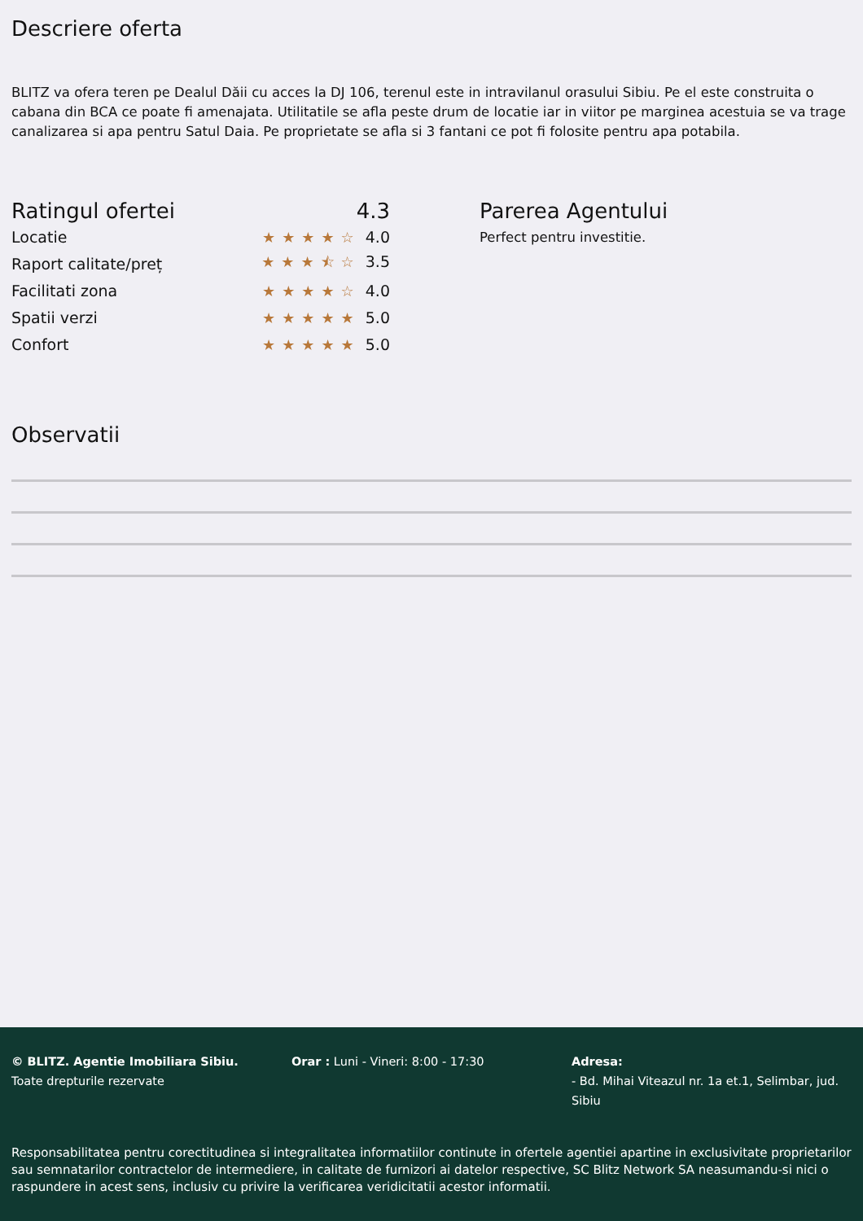Descriere oferta
BLITZ va ofera teren pe Dealul Dăii cu acces la DJ 106, terenul este in intravilanul orasului Sibiu. Pe el este construita o cabana din BCA ce poate fi amenajata. Utilitatile se afla peste drum de locatie iar in viitor pe marginea acestuia se va trage canalizarea si apa pentru Satul Daia. Pe proprietate se afla si 3 fantani ce pot fi folosite pentru apa potabila.
Ratingul ofertei 4.3
Locatie ★★★★☆ 4.0
Raport calitate/preț ★★★⯪☆ 3.5
Facilitati zona ★★★★☆ 4.0
Spatii verzi ★★★★★ 5.0
Confort ★★★★★ 5.0
Parerea Agentului
Perfect pentru investitie.
Observatii
© BLITZ. Agentie Imobiliara Sibiu.
Toate drepturile rezervate
Orar : Luni - Vineri: 8:00 - 17:30 Adresa:
- Bd. Mihai Viteazul nr. 1a et.1, Selimbar, jud. Sibiu
Responsabilitatea pentru corectitudinea si integralitatea informatiilor continute in ofertele agentiei apartine in exclusivitate proprietarilor sau semnatarilor contractelor de intermediere, in calitate de furnizori ai datelor respective, SC Blitz Network SA neasumandu-si nici o raspundere in acest sens, inclusiv cu privire la verificarea veridicitatii acestor informatii.